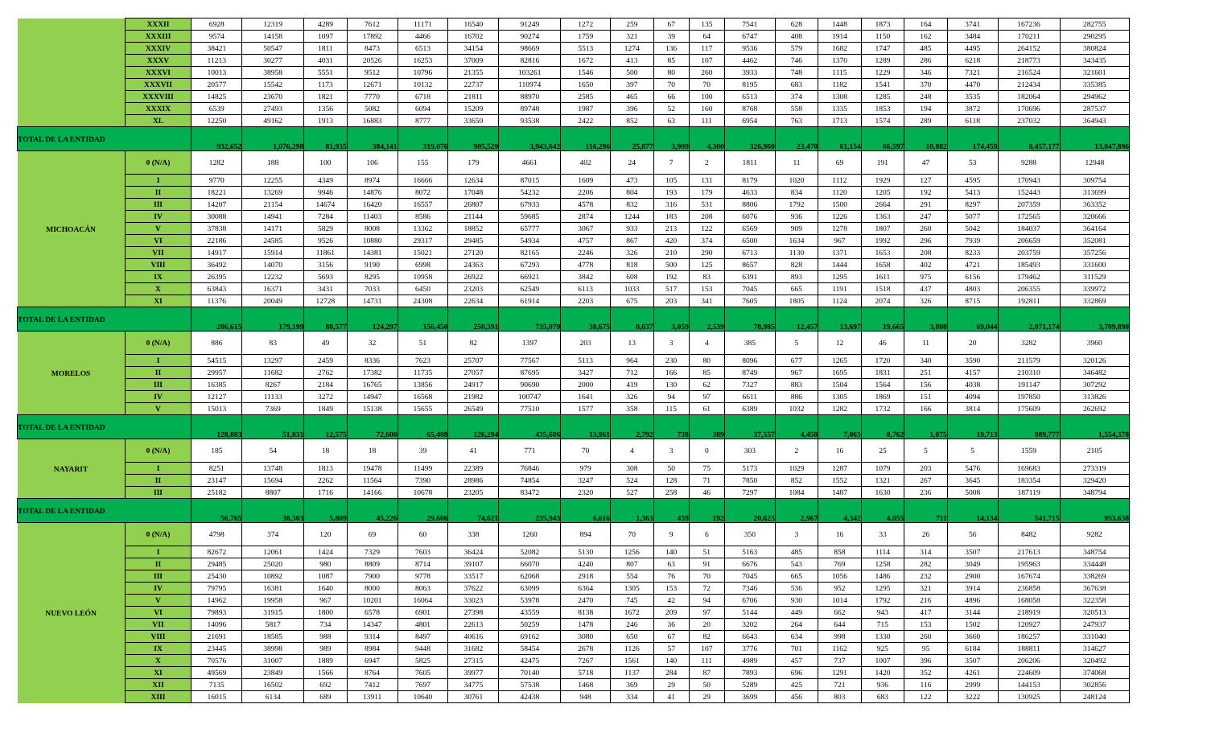| | XXXII | 6928 | 12319 | 4289 | 7612 | 11171 | 16540 | 91249 | 1272 | 259 | 67 | 135 | 7541 | 628 | 1448 | 1873 | 164 | 3741 | 167236 | 282755 |
| | XXXIII | 9574 | 14158 | 1097 | 17892 | 4466 | 16702 | 90274 | 1759 | 321 | 39 | 64 | 6747 | 408 | 1914 | 1150 | 162 | 3484 | 170211 | 290295 |
| | XXXIV | 38421 | 50547 | 1811 | 8473 | 6513 | 34154 | 98669 | 5513 | 1274 | 136 | 117 | 9536 | 579 | 1682 | 1747 | 485 | 4495 | 264152 | 380824 |
| | XXXV | 11213 | 30277 | 4031 | 20526 | 16253 | 37009 | 82816 | 1672 | 413 | 85 | 107 | 4462 | 746 | 1370 | 1289 | 286 | 6218 | 218773 | 343435 |
| | XXXVI | 10013 | 38958 | 5551 | 9512 | 10796 | 21355 | 103261 | 1546 | 500 | 80 | 260 | 3933 | 748 | 1115 | 1229 | 346 | 7321 | 216524 | 321601 |
| | XXXVII | 20577 | 15542 | 1173 | 12671 | 10132 | 22737 | 110974 | 1650 | 397 | 70 | 70 | 8195 | 683 | 1182 | 1541 | 370 | 4470 | 212434 | 335385 |
| | XXXVIII | 14825 | 23670 | 1821 | 7770 | 6718 | 21811 | 88970 | 2585 | 465 | 66 | 100 | 6513 | 374 | 1308 | 1285 | 248 | 3535 | 182064 | 294962 |
| | XXXIX | 6539 | 27493 | 1356 | 5082 | 6094 | 15209 | 89748 | 1987 | 396 | 52 | 160 | 8768 | 558 | 1335 | 1853 | 194 | 3872 | 170696 | 287537 |
| | XL | 12250 | 49162 | 1913 | 16883 | 8777 | 33650 | 93538 | 2422 | 852 | 63 | 111 | 6954 | 763 | 1713 | 1574 | 289 | 6118 | 237032 | 364943 |
| TOTAL DE LA ENTIDAD | | 932,652 | 1,076,298 | 81,935 | 384,141 | 319,076 | 905,529 | 3,943,642 | 116,296 | 25,877 | 3,909 | 4,300 | 326,960 | 23,470 | 61,154 | 66,597 | 10,882 | 174,459 | 8,457,177 | 13,047,896 |
| MICHOACÁN | 0 (N/A) | 1282 | 188 | 100 | 106 | 155 | 179 | 4661 | 402 | 24 | 7 | 2 | 1811 | 11 | 69 | 191 | 47 | 53 | 9288 | 12948 |
| | I | 9770 | 12255 | 4349 | 8974 | 16666 | 12634 | 87015 | 1609 | 473 | 105 | 131 | 8179 | 1020 | 1112 | 1929 | 127 | 4595 | 170943 | 309754 |
| | II | 18221 | 13269 | 9946 | 14876 | 8072 | 17048 | 54232 | 2206 | 804 | 193 | 179 | 4633 | 834 | 1120 | 1205 | 192 | 5413 | 152443 | 313699 |
| | III | 14207 | 21154 | 14674 | 16420 | 16557 | 26807 | 67933 | 4578 | 832 | 316 | 531 | 8806 | 1792 | 1500 | 2664 | 291 | 8297 | 207359 | 363352 |
| | IV | 30088 | 14941 | 7284 | 11403 | 8586 | 21144 | 59685 | 2874 | 1244 | 183 | 208 | 6076 | 936 | 1226 | 1363 | 247 | 5077 | 172565 | 320666 |
| | V | 37838 | 14171 | 5829 | 8008 | 13362 | 18852 | 65777 | 3067 | 933 | 213 | 122 | 6569 | 909 | 1278 | 1807 | 260 | 5042 | 184037 | 364164 |
| | VI | 22186 | 24585 | 9526 | 10880 | 29317 | 29485 | 54934 | 4757 | 867 | 420 | 374 | 6500 | 1634 | 967 | 1992 | 296 | 7939 | 206659 | 352081 |
| | VII | 14917 | 15914 | 11861 | 14381 | 15021 | 27120 | 82165 | 2246 | 326 | 210 | 290 | 6713 | 1130 | 1371 | 1653 | 208 | 8233 | 203759 | 357256 |
| | VIII | 36492 | 14070 | 3156 | 9190 | 6998 | 24363 | 67293 | 4778 | 818 | 500 | 125 | 8657 | 828 | 1444 | 1658 | 402 | 4721 | 185493 | 331600 |
| | IX | 26395 | 12232 | 5693 | 8295 | 10958 | 26922 | 66921 | 3842 | 608 | 192 | 83 | 6391 | 893 | 1295 | 1611 | 975 | 6156 | 179462 | 311529 |
| | X | 63843 | 16371 | 3431 | 7033 | 6450 | 23203 | 62549 | 6113 | 1033 | 517 | 153 | 7045 | 665 | 1191 | 1518 | 437 | 4803 | 206355 | 339972 |
| | XI | 11376 | 20049 | 12728 | 14731 | 24308 | 22634 | 61914 | 2203 | 675 | 203 | 341 | 7605 | 1805 | 1124 | 2074 | 326 | 8715 | 192811 | 332869 |
| TOTAL DE LA ENTIDAD | | 286,615 | 179,199 | 88,577 | 124,297 | 156,450 | 250,391 | 735,079 | 38,675 | 8,637 | 3,059 | 2,539 | 78,985 | 12,457 | 13,697 | 19,665 | 3,808 | 69,044 | 2,071,174 | 3,709,890 |
| MORELOS | 0 (N/A) | 886 | 83 | 49 | 32 | 51 | 82 | 1397 | 203 | 13 | 3 | 4 | 385 | 5 | 12 | 46 | 11 | 20 | 3282 | 3960 |
| | I | 54515 | 13297 | 2459 | 8336 | 7623 | 25707 | 77567 | 5113 | 964 | 230 | 80 | 8096 | 677 | 1265 | 1720 | 340 | 3590 | 211579 | 320126 |
| | II | 29957 | 11682 | 2762 | 17382 | 11735 | 27057 | 87695 | 3427 | 712 | 166 | 85 | 8749 | 967 | 1695 | 1831 | 251 | 4157 | 210310 | 346482 |
| | III | 16385 | 8267 | 2184 | 16765 | 13856 | 24917 | 90690 | 2000 | 419 | 130 | 62 | 7327 | 883 | 1504 | 1564 | 156 | 4038 | 191147 | 307292 |
| | IV | 12127 | 11133 | 3272 | 14947 | 16568 | 21982 | 100747 | 1641 | 326 | 94 | 97 | 6611 | 886 | 1305 | 1869 | 151 | 4094 | 197850 | 313826 |
| | V | 15013 | 7369 | 1849 | 15138 | 15655 | 26549 | 77510 | 1577 | 358 | 115 | 61 | 6389 | 1032 | 1282 | 1732 | 166 | 3814 | 175609 | 262692 |
| TOTAL DE LA ENTIDAD | | 128,883 | 51,831 | 12,575 | 72,600 | 65,488 | 126,294 | 435,606 | 13,961 | 2,792 | 738 | 389 | 37,557 | 4,450 | 7,063 | 8,762 | 1,075 | 19,713 | 989,777 | 1,554,378 |
| NAYARIT | 0 (N/A) | 185 | 54 | 18 | 18 | 39 | 41 | 771 | 70 | 4 | 3 | 0 | 303 | 2 | 16 | 25 | 5 | 5 | 1559 | 2105 |
| | I | 8251 | 13748 | 1813 | 19478 | 11499 | 22389 | 76846 | 979 | 308 | 50 | 75 | 5173 | 1029 | 1287 | 1079 | 203 | 5476 | 169683 | 273319 |
| | II | 23147 | 15694 | 2262 | 11564 | 7390 | 28986 | 74854 | 3247 | 524 | 128 | 71 | 7850 | 852 | 1552 | 1321 | 267 | 3645 | 183354 | 329420 |
| | III | 25182 | 8807 | 1716 | 14166 | 10678 | 23205 | 83472 | 2320 | 527 | 258 | 46 | 7297 | 1084 | 1487 | 1630 | 236 | 5008 | 187119 | 348794 |
| TOTAL DE LA ENTIDAD | | 56,765 | 38,303 | 5,809 | 45,226 | 29,606 | 74,621 | 235,943 | 6,616 | 1,363 | 439 | 192 | 20,623 | 2,967 | 4,342 | 4,055 | 711 | 14,134 | 541,715 | 953,638 |
| NUEVO LEÓN | 0 (N/A) | 4798 | 374 | 120 | 69 | 60 | 338 | 1260 | 894 | 70 | 9 | 6 | 350 | 3 | 16 | 33 | 26 | 56 | 8482 | 9282 |
| | I | 82672 | 12061 | 1424 | 7329 | 7603 | 36424 | 52082 | 5130 | 1256 | 140 | 51 | 5163 | 485 | 858 | 1114 | 314 | 3507 | 217613 | 348754 |
| | II | 29485 | 25020 | 980 | 8809 | 8714 | 39107 | 66070 | 4240 | 807 | 63 | 91 | 6676 | 543 | 769 | 1258 | 282 | 3049 | 195963 | 334448 |
| | III | 25430 | 10892 | 1087 | 7900 | 9778 | 33517 | 62068 | 2918 | 554 | 76 | 70 | 7045 | 665 | 1056 | 1486 | 232 | 2900 | 167674 | 338269 |
| | IV | 79795 | 16381 | 1640 | 8000 | 8063 | 37622 | 63099 | 6364 | 1305 | 153 | 72 | 7346 | 536 | 952 | 1295 | 321 | 3914 | 236858 | 367638 |
| | V | 14962 | 19958 | 967 | 10201 | 16064 | 33023 | 53978 | 2470 | 745 | 42 | 94 | 6706 | 930 | 1014 | 1792 | 216 | 4896 | 168058 | 322358 |
| | VI | 79893 | 31915 | 1800 | 6578 | 6901 | 27398 | 43559 | 8138 | 1672 | 209 | 97 | 5144 | 449 | 662 | 943 | 417 | 3144 | 218919 | 320513 |
| | VII | 14096 | 5817 | 734 | 14347 | 4801 | 22613 | 50259 | 1478 | 246 | 36 | 20 | 3202 | 264 | 644 | 715 | 153 | 1502 | 120927 | 247937 |
| | VIII | 21691 | 18585 | 988 | 9314 | 8497 | 40616 | 69162 | 3080 | 650 | 67 | 82 | 6643 | 634 | 998 | 1330 | 260 | 3660 | 186257 | 331040 |
| | IX | 23445 | 38998 | 989 | 8984 | 9448 | 31682 | 58454 | 2678 | 1126 | 57 | 107 | 3776 | 701 | 1162 | 925 | 95 | 6184 | 188811 | 314627 |
| | X | 70576 | 31007 | 1889 | 6947 | 5825 | 27315 | 42475 | 7267 | 1561 | 140 | 111 | 4989 | 457 | 737 | 1007 | 396 | 3507 | 206206 | 320492 |
| | XI | 49569 | 23849 | 1566 | 8764 | 7605 | 39977 | 70140 | 5718 | 1137 | 284 | 87 | 7893 | 696 | 1291 | 1420 | 352 | 4261 | 224609 | 374068 |
| | XII | 7135 | 16502 | 692 | 7412 | 7697 | 34775 | 57538 | 1468 | 369 | 29 | 50 | 5289 | 425 | 721 | 936 | 116 | 2999 | 144153 | 302856 |
| | XIII | 16015 | 6134 | 689 | 13911 | 10640 | 30761 | 42438 | 948 | 334 | 41 | 29 | 3699 | 456 | 803 | 683 | 122 | 3222 | 130925 | 248124 |